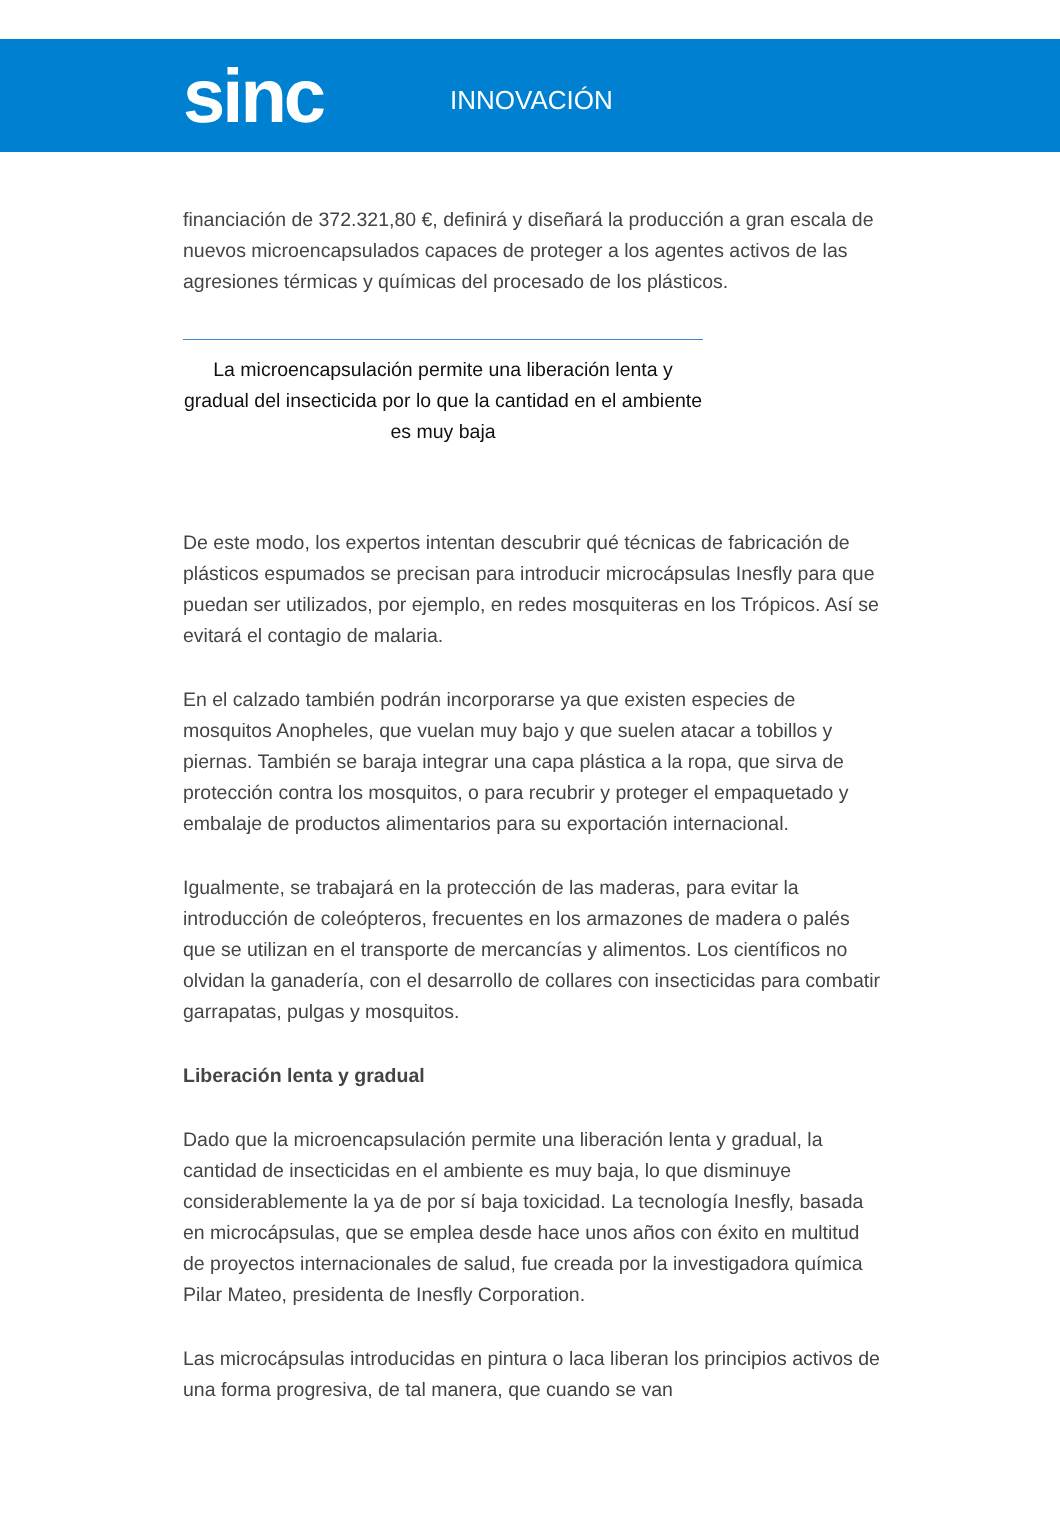sinc
INNOVACIÓN
financiación de 372.321,80 €, definirá y diseñará la producción a gran escala de nuevos microencapsulados capaces de proteger a los agentes activos de las agresiones térmicas y químicas del procesado de los plásticos.
La microencapsulación permite una liberación lenta y gradual del insecticida por lo que la cantidad en el ambiente es muy baja
De este modo, los expertos intentan descubrir qué técnicas de fabricación de plásticos espumados se precisan para introducir microcápsulas Inesfly para que puedan ser utilizados, por ejemplo, en redes mosquiteras en los Trópicos. Así se evitará el contagio de malaria.
En el calzado también podrán incorporarse ya que existen especies de mosquitos Anopheles, que vuelan muy bajo y que suelen atacar a tobillos y piernas. También se baraja integrar una capa plástica a la ropa, que sirva de protección contra los mosquitos, o para recubrir y proteger el empaquetado y embalaje de productos alimentarios para su exportación internacional.
Igualmente, se trabajará en la protección de las maderas, para evitar la introducción de coleópteros, frecuentes en los armazones de madera o palés que se utilizan en el transporte de mercancías y alimentos. Los científicos no olvidan la ganadería, con el desarrollo de collares con insecticidas para combatir garrapatas, pulgas y mosquitos.
Liberación lenta y gradual
Dado que la microencapsulación permite una liberación lenta y gradual, la cantidad de insecticidas en el ambiente es muy baja, lo que disminuye considerablemente la ya de por sí baja toxicidad. La tecnología Inesfly, basada en microcápsulas, que se emplea desde hace unos años con éxito en multitud de proyectos internacionales de salud, fue creada por la investigadora química Pilar Mateo, presidenta de Inesfly Corporation.
Las microcápsulas introducidas en pintura o laca liberan los principios activos de una forma progresiva, de tal manera, que cuando se van